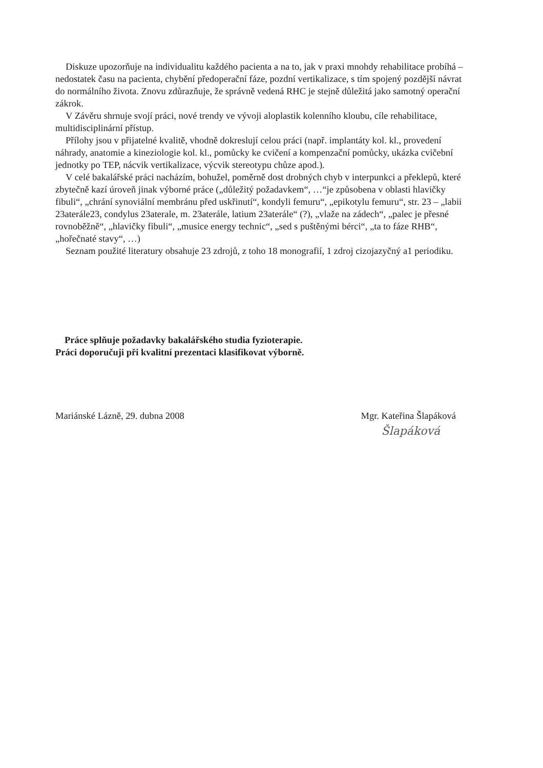Diskuze upozorňuje na individualitu každého pacienta a na to, jak v praxi mnohdy rehabilitace probíhá – nedostatek času na pacienta, chybění předoperační fáze, pozdní vertikalizace, s tím spojený pozdější návrat do normálního života. Znovu zdůrazňuje, že správně vedená RHC je stejně důležitá jako samotný operační zákrok.
V Závěru shrnuje svojí práci, nové trendy ve vývoji aloplastik kolenního kloubu, cíle rehabilitace, multidisciplinární přístup.
Přílohy jsou v přijatelné kvalitě, vhodně dokreslují celou práci (např. implantáty kol. kl., provedení náhrady, anatomie a kineziologie kol. kl., pomůcky ke cvičení a kompenzační pomůcky, ukázka cvičební jednotky po TEP, nácvik vertikalizace, výcvik stereotypu chůze apod.).
V celé bakalářské práci nacházím, bohužel, poměrně dost drobných chyb v interpunkci a překlepů, které zbytečně kazí úroveň jinak výborné práce („důležitý požadavkem“, …“je způsobena v oblasti hlavičky fibuli“, „chrání synoviální membránu před uskřinutí“, kondyli femuru“, „epikotylu femuru“, str. 23 – „labii 23aterále23, condylus 23aterale, m. 23aterále, latium 23aterále“ (?), „vlaže na zádech“, „palec je přesné rovnoběžně“, „hlavičky fibuli“, „musice energy technic“, „sed s puštěnými bérci“, „ta to fáze RHB“, „hořečnaté stavy“, …)
Seznam použité literatury obsahuje 23 zdrojů, z toho 18 monografií, 1 zdroj cizojazyčný a1 periodiku.
Práce splňuje požadavky bakalářského studia fyzioterapie.
Práci doporučuji při kvalitní prezentaci klasifikovat výborně.
Mariánské Lázně, 29. dubna 2008
Mgr. Kateřina Šlapáková
Šlapáková